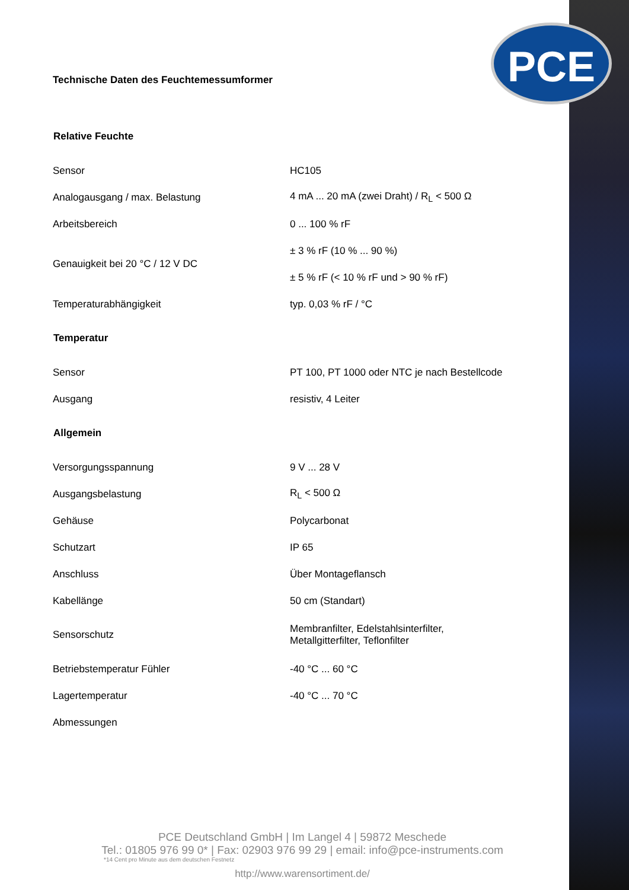PCE
Technische Daten des Feuchtemessumformer
| Relative Feuchte | |
| --- | --- |
| Sensor | HC105 |
| Analogausgang / max. Belastung | 4 mA ... 20 mA (zwei Draht) / R<sub>L</sub> < 500 Ω |
| Arbeitsbereich | 0 ... 100 % rF |
| Genauigkeit bei 20 °C / 12 V DC | ± 3 % rF (10 % ... 90 %) |
| | ± 5 % rF (< 10 % rF und > 90 % rF) |
| Temperaturabhängigkeit | typ. 0,03 % rF / °C |
| Temperatur | |
| Sensor | PT 100, PT 1000 oder NTC je nach Bestellcode |
| Ausgang | resistiv, 4 Leiter |
| Allgemein | |
| Versorgungsspannung | 9 V ... 28 V |
| Ausgangsbelastung | R<sub>L</sub> < 500 Ω |
| Gehäuse | Polycarbonat |
| Schutzart | IP 65 |
| Anschluss | Über Montageflansch |
| Kabellänge | 50 cm (Standart) |
| Sensorschutz | Membranfilter, Edelstahlsinterfilter, Metallgitterfilter, Teflonfilter |
| Betriebstemperatur Fühler | -40 °C ... 60 °C |
| Lagertemperatur | -40 °C ... 70 °C |
| Abmessungen | |
PCE Deutschland GmbH | Im Langel 4 | 59872 Meschede
Tel.: 01805 976 99 0* | Fax: 02903 976 99 29 | email: info@pce-instruments.com
*14 Cent pro Minute aus dem deutschen Festnetz
http://www.warensortiment.de/